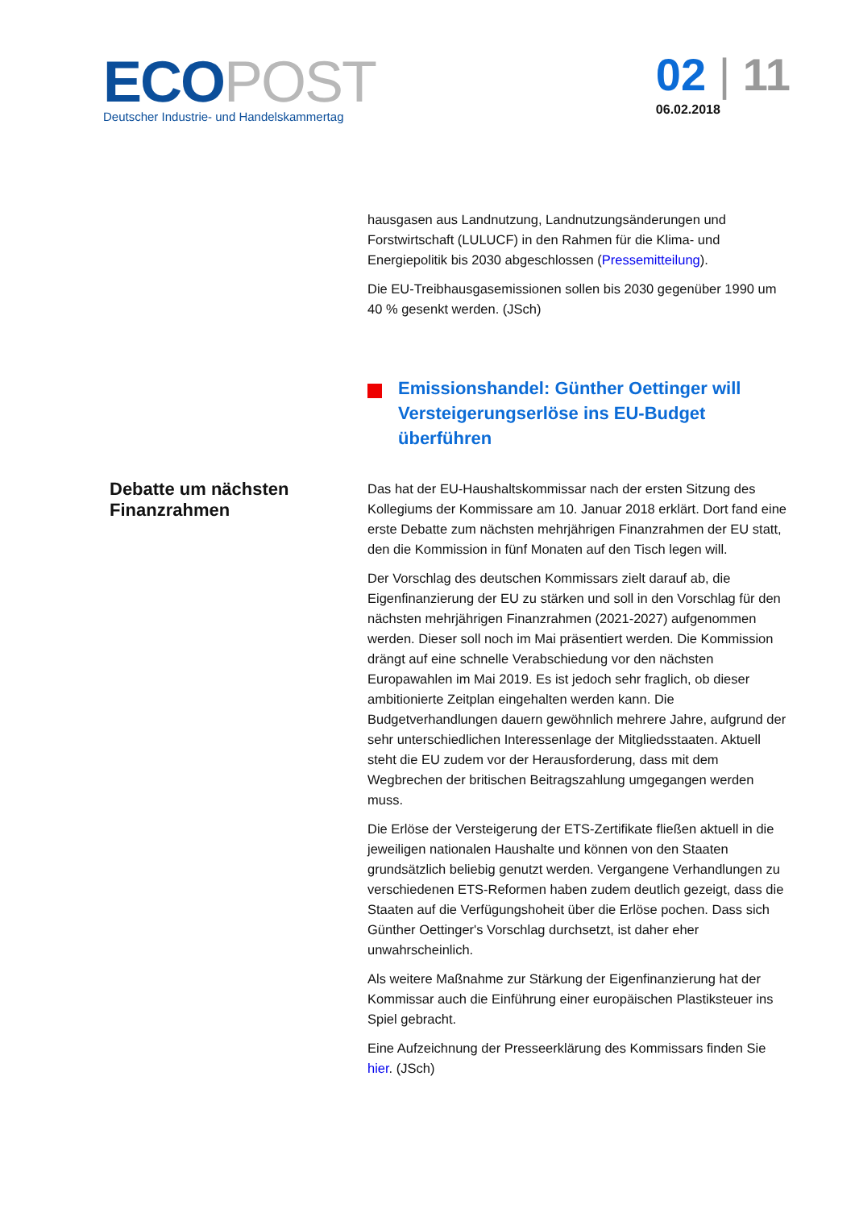ECO POST
Deutscher Industrie- und Handelskammertag
02 | 11
06.02.2018
hausgasen aus Landnutzung, Landnutzungsänderungen und Forstwirtschaft (LULUCF) in den Rahmen für die Klima- und Energiepolitik bis 2030 abgeschlossen (Pressemitteilung).
Die EU-Treibhausgasemissionen sollen bis 2030 gegenüber 1990 um 40 % gesenkt werden. (JSch)
Emissionshandel: Günther Oettinger will Versteigerungserlöse ins EU-Budget überführen
Debatte um nächsten Finanzrahmen
Das hat der EU-Haushaltskommissar nach der ersten Sitzung des Kollegiums der Kommissare am 10. Januar 2018 erklärt. Dort fand eine erste Debatte zum nächsten mehrjährigen Finanzrahmen der EU statt, den die Kommission in fünf Monaten auf den Tisch legen will.
Der Vorschlag des deutschen Kommissars zielt darauf ab, die Eigenfinanzierung der EU zu stärken und soll in den Vorschlag für den nächsten mehrjährigen Finanzrahmen (2021-2027) aufgenommen werden. Dieser soll noch im Mai präsentiert werden. Die Kommission drängt auf eine schnelle Verabschiedung vor den nächsten Europawahlen im Mai 2019. Es ist jedoch sehr fraglich, ob dieser ambitionierte Zeitplan eingehalten werden kann. Die Budgetverhandlungen dauern gewöhnlich mehrere Jahre, aufgrund der sehr unterschiedlichen Interessenlage der Mitgliedsstaaten. Aktuell steht die EU zudem vor der Herausforderung, dass mit dem Wegbrechen der britischen Beitragszahlung umgegangen werden muss.
Die Erlöse der Versteigerung der ETS-Zertifikate fließen aktuell in die jeweiligen nationalen Haushalte und können von den Staaten grundsätzlich beliebig genutzt werden. Vergangene Verhandlungen zu verschiedenen ETS-Reformen haben zudem deutlich gezeigt, dass die Staaten auf die Verfügungshoheit über die Erlöse pochen. Dass sich Günther Oettinger's Vorschlag durchsetzt, ist daher eher unwahrscheinlich.
Als weitere Maßnahme zur Stärkung der Eigenfinanzierung hat der Kommissar auch die Einführung einer europäischen Plastiksteuer ins Spiel gebracht.
Eine Aufzeichnung der Presseerklärung des Kommissars finden Sie hier. (JSch)